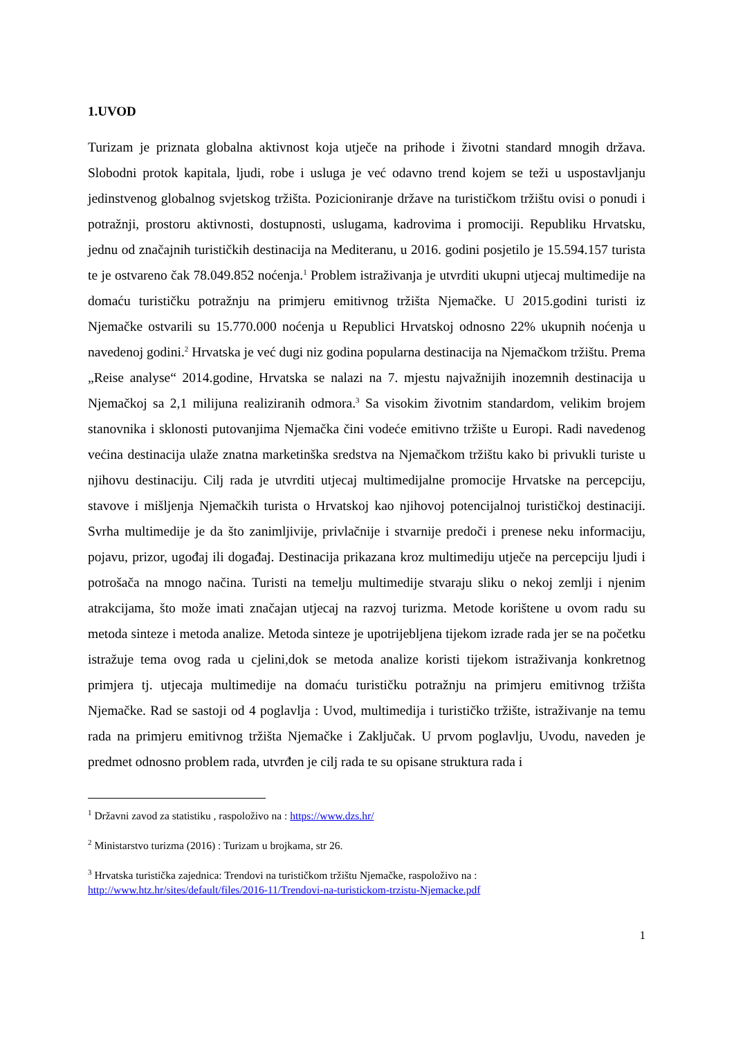1.UVOD
Turizam je priznata globalna aktivnost koja utječe na prihode i životni standard mnogih država. Slobodni protok kapitala, ljudi, robe i usluga je već odavno trend kojem se teži u uspostavljanju jedinstvenog globalnog svjetskog tržišta. Pozicioniranje države na turističkom tržištu ovisi o ponudi i potražnji, prostoru aktivnosti, dostupnosti, uslugama, kadrovima i promociji. Republiku Hrvatsku, jednu od značajnih turističkih destinacija na Mediteranu, u 2016. godini posjetilo je 15.594.157 turista te je ostvareno čak 78.049.852 noćenja.<sup>1</sup> Problem istraživanja je utvrditi ukupni utjecaj multimedije na domaću turističku potražnju na primjeru emitivnog tržišta Njemačke. U 2015.godini turisti iz Njemačke ostvarili su 15.770.000 noćenja u Republici Hrvatskoj odnosno 22% ukupnih noćenja u navedenoj godini.<sup>2</sup> Hrvatska je već dugi niz godina popularna destinacija na Njemačkom tržištu. Prema „Reise analyse“ 2014.godine, Hrvatska se nalazi na 7. mjestu najvažnijih inozemnih destinacija u Njemačkoj sa 2,1 milijuna realiziranih odmora.<sup>3</sup> Sa visokim životnim standardom, velikim brojem stanovnika i sklonosti putovanjima Njemačka čini vodeće emitivno tržište u Europi. Radi navedenog većina destinacija ulaže znatna marketinška sredstva na Njemačkom tržištu kako bi privukli turiste u njihovu destinaciju. Cilj rada je utvrditi utjecaj multimedijalne promocije Hrvatske na percepciju, stavove i mišljenja Njemačkih turista o Hrvatskoj kao njihovoj potencijalnoj turističkoj destinaciji. Svrha multimedije je da što zanimljivije, privlačnije i stvarnije predoči i prenese neku informaciju, pojavu, prizor, ugođaj ili događaj. Destinacija prikazana kroz multimediju utječe na percepciju ljudi i potrošača na mnogo načina. Turisti na temelju multimedije stvaraju sliku o nekoj zemlji i njenim atrakcijama, što može imati značajan utjecaj na razvoj turizma. Metode korištene u ovom radu su metoda sinteze i metoda analize. Metoda sinteze je upotrijebljena tijekom izrade rada jer se na početku istražuje tema ovog rada u cjelini,dok se metoda analize koristi tijekom istraživanja konkretnog primjera tj. utjecaja multimedije na domaću turističku potražnju na primjeru emitivnog tržišta Njemačke. Rad se sastoji od 4 poglavlja : Uvod, multimedija i turističko tržište, istraživanje na temu rada na primjeru emitivnog tržišta Njemačke i Zaključak. U prvom poglavlju, Uvodu, naveden je predmet odnosno problem rada, utvrđen je cilj rada te su opisane struktura rada i
<sup>1</sup> Državni zavod za statistiku , raspoloživo na : https://www.dzs.hr/
<sup>2</sup> Ministarstvo turizma (2016) : Turizam u brojkama, str 26.
<sup>3</sup> Hrvatska turistička zajednica: Trendovi na turističkom tržištu Njemačke, raspoloživo na :
http://www.htz.hr/sites/default/files/2016-11/Trendovi-na-turistickom-trzistu-Njemacke.pdf
1